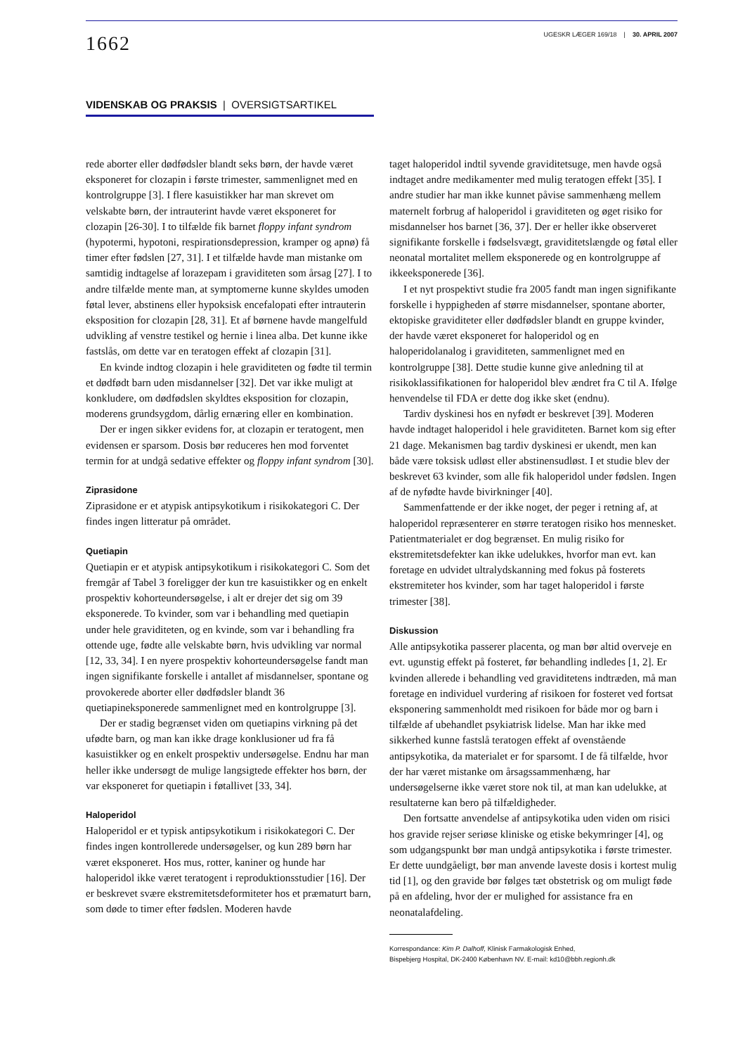1662
UGESKR LÆGER 169/18 | 30. APRIL 2007
VIDENSKAB OG PRAKSIS | OVERSIGTSARTIKEL
rede aborter eller dødfødsler blandt seks børn, der havde været eksponeret for clozapin i første trimester, sammenlignet med en kontrolgruppe [3]. I flere kasuistikker har man skrevet om velskabte børn, der intrauterint havde været eksponeret for clozapin [26-30]. I to tilfælde fik barnet floppy infant syndrom (hypotermi, hypotoni, respirationsdepression, kramper og apnø) få timer efter fødslen [27, 31]. I et tilfælde havde man mistanke om samtidig indtagelse af lorazepam i graviditeten som årsag [27]. I to andre tilfælde mente man, at symptomerne kunne skyldes umoden føtal lever, abstinens eller hypoksisk encefalopati efter intrauterin eksposition for clozapin [28, 31]. Et af børnene havde mangelfuld udvikling af venstre testikel og hernie i linea alba. Det kunne ikke fastslås, om dette var en teratogen effekt af clozapin [31].
En kvinde indtog clozapin i hele graviditeten og fødte til termin et dødfødt barn uden misdannelser [32]. Det var ikke muligt at konkludere, om dødfødslen skyldtes eksposition for clozapin, moderens grundsygdom, dårlig ernæring eller en kombination.
Der er ingen sikker evidens for, at clozapin er teratogent, men evidensen er sparsom. Dosis bør reduceres hen mod forventet termin for at undgå sedative effekter og floppy infant syndrom [30].
Ziprasidone
Ziprasidone er et atypisk antipsykotikum i risikokategori C. Der findes ingen litteratur på området.
Quetiapin
Quetiapin er et atypisk antipsykotikum i risikokategori C. Som det fremgår af Tabel 3 foreligger der kun tre kasuistikker og en enkelt prospektiv kohorteundersøgelse, i alt er drejer det sig om 39 eksponerede. To kvinder, som var i behandling med quetiapin under hele graviditeten, og en kvinde, som var i behandling fra ottende uge, fødte alle velskabte børn, hvis udvikling var normal [12, 33, 34]. I en nyere prospektiv kohorteundersøgelse fandt man ingen signifikante forskelle i antallet af misdannelser, spontane og provokerede aborter eller dødfødsler blandt 36 quetiapineksponerede sammenlignet med en kontrolgruppe [3].
Der er stadig begrænset viden om quetiapins virkning på det ufødte barn, og man kan ikke drage konklusioner ud fra få kasuistikker og en enkelt prospektiv undersøgelse. Endnu har man heller ikke undersøgt de mulige langsigtede effekter hos børn, der var eksponeret for quetiapin i føtallivet [33, 34].
Haloperidol
Haloperidol er et typisk antipsykotikum i risikokategori C. Der findes ingen kontrollerede undersøgelser, og kun 289 børn har været eksponeret. Hos mus, rotter, kaniner og hunde har haloperidol ikke været teratogent i reproduktionsstudier [16]. Der er beskrevet svære ekstremitetsdeformiteter hos et præmaturt barn, som døde to timer efter fødslen. Moderen havde
taget haloperidol indtil syvende graviditetsuge, men havde også indtaget andre medikamenter med mulig teratogen effekt [35]. I andre studier har man ikke kunnet påvise sammenhæng mellem maternelt forbrug af haloperidol i graviditeten og øget risiko for misdannelser hos barnet [36, 37]. Der er heller ikke observeret signifikante forskelle i fødselsvægt, graviditetslængde og føtal eller neonatal mortalitet mellem eksponerede og en kontrolgruppe af ikkeeksponerede [36].
I et nyt prospektivt studie fra 2005 fandt man ingen signifikante forskelle i hyppigheden af større misdannelser, spontane aborter, ektopiske graviditeter eller dødfødsler blandt en gruppe kvinder, der havde været eksponeret for haloperidol og en haloperidolanalog i graviditeten, sammenlignet med en kontrolgruppe [38]. Dette studie kunne give anledning til at risikoklassifikationen for haloperidol blev ændret fra C til A. Ifølge henvendelse til FDA er dette dog ikke sket (endnu).
Tardiv dyskinesi hos en nyfødt er beskrevet [39]. Moderen havde indtaget haloperidol i hele graviditeten. Barnet kom sig efter 21 dage. Mekanismen bag tardiv dyskinesi er ukendt, men kan både være toksisk udløst eller abstinensudløst. I et studie blev der beskrevet 63 kvinder, som alle fik haloperidol under fødslen. Ingen af de nyfødte havde bivirkninger [40].
Sammenfattende er der ikke noget, der peger i retning af, at haloperidol repræsenterer en større teratogen risiko hos mennesket. Patientmaterialet er dog begrænset. En mulig risiko for ekstremitetsdefekter kan ikke udelukkes, hvorfor man evt. kan foretage en udvidet ultralydskanning med fokus på fosterets ekstremiteter hos kvinder, som har taget haloperidol i første trimester [38].
Diskussion
Alle antipsykotika passerer placenta, og man bør altid overveje en evt. ugunstig effekt på fosteret, før behandling indledes [1, 2]. Er kvinden allerede i behandling ved graviditetens indtræden, må man foretage en individuel vurdering af risikoen for fosteret ved fortsat eksponering sammenholdt med risikoen for både mor og barn i tilfælde af ubehandlet psykiatrisk lidelse. Man har ikke med sikkerhed kunne fastslå teratogen effekt af ovenstående antipsykotika, da materialet er for sparsomt. I de få tilfælde, hvor der har været mistanke om årsagssammenhæng, har undersøgelserne ikke været store nok til, at man kan udelukke, at resultaterne kan bero på tilfældigheder.
Den fortsatte anvendelse af antipsykotika uden viden om risici hos gravide rejser seriøse kliniske og etiske bekymringer [4], og som udgangspunkt bør man undgå antipsykotika i første trimester. Er dette uundgåeligt, bør man anvende laveste dosis i kortest mulig tid [1], og den gravide bør følges tæt obstetrisk og om muligt føde på en afdeling, hvor der er mulighed for assistance fra en neonatalafdeling.
Korrespondance: Kim P. Dalhoff, Klinisk Farmakologisk Enhed,
Bispebjerg Hospital, DK-2400 København NV. E-mail: kd10@bbh.regionh.dk